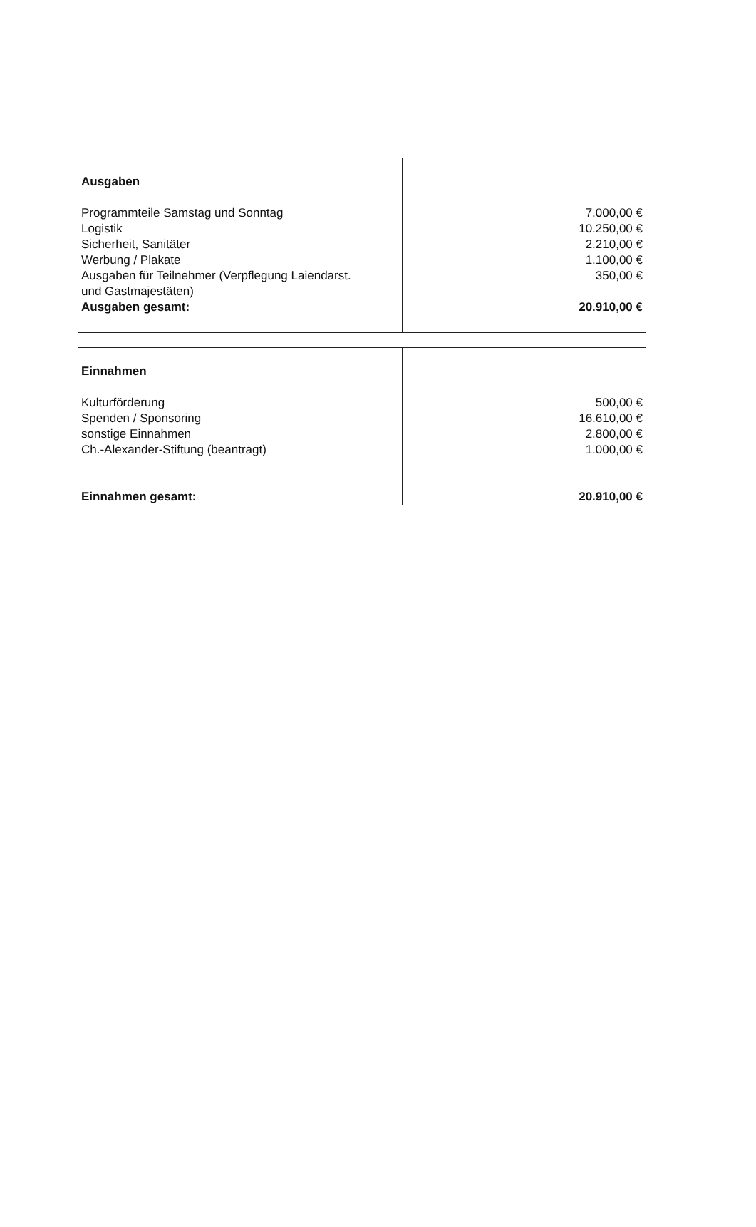| Ausgaben Programmteile Samstag und Sonntag Logistik Sicherheit, Sanitäter Werbung / Plakate Ausgaben für Teilnehmer (Verpflegung Laiendarst. und Gastmajestäten) Ausgaben gesamt: | 7.000,00 € 10.250,00 € 2.210,00 € 1.100,00 € 350,00 € 20.910,00 € |
| Einnahmen Kulturförderung Spenden / Sponsoring sonstige Einnahmen Ch.-Alexander-Stiftung (beantragt) Einnahmen gesamt: | 500,00 € 16.610,00 € 2.800,00 € 1.000,00 € 20.910,00 € |